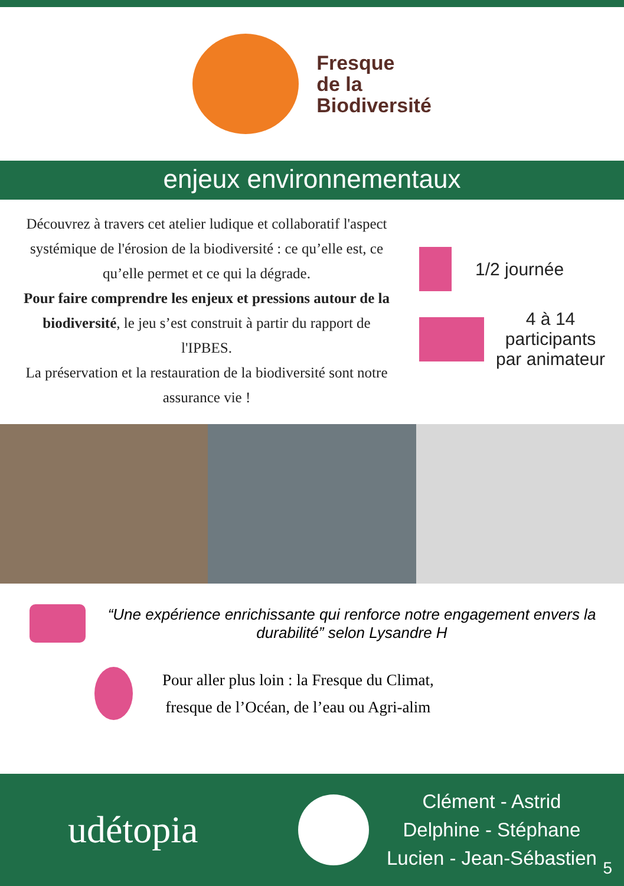Fresque
de la
Biodiversité
enjeux environnementaux
Découvrez à travers cet atelier ludique et collaboratif l'aspect systémique de l'érosion de la biodiversité : ce qu’elle est, ce qu’elle permet et ce qui la dégrade.
Pour faire comprendre les enjeux et pressions autour de la biodiversité, le jeu s’est construit à partir du rapport de l'IPBES.
La préservation et la restauration de la biodiversité sont notre assurance vie !
1/2 journée
4 à 14
participants
par animateur
“Une expérience enrichissante qui renforce notre engagement envers la durabilité” selon Lysandre H
Pour aller plus loin : la Fresque du Climat,
fresque de l’Océan, de l’eau ou Agri-alim
udétopia
Clément - Astrid
Delphine - Stéphane
Lucien - Jean-Sébastien
5